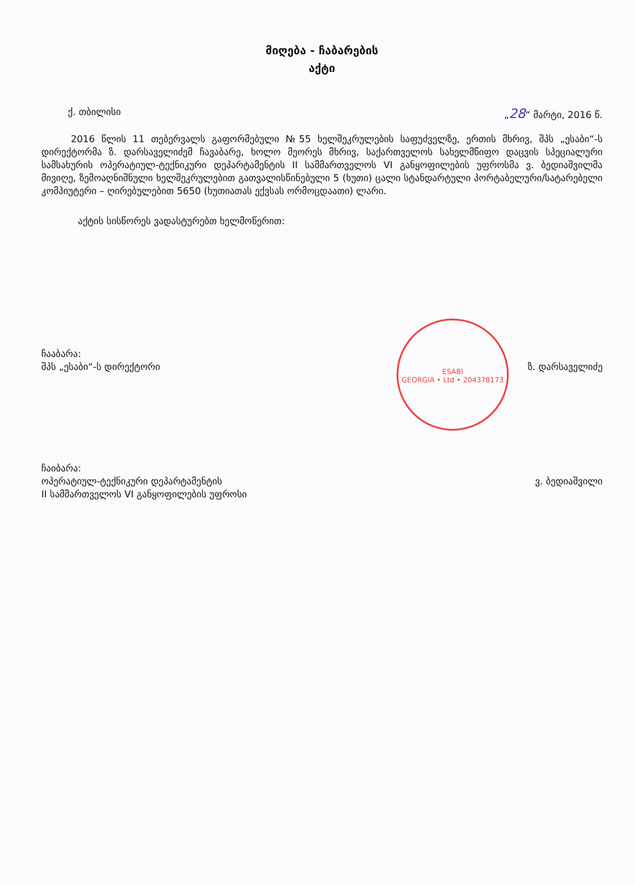მიღება - ჩაბარების
აქტი
ქ. თბილისი „28“ მარტი, 2016 წ.
2016 წლის 11 თებერვალს გაფორმებული №55 ხელშეკრულების საფუძველზე, ერთის მხრივ, შპს „ესაბი“-ს დირექტორმა ზ. დარსაველიძემ ჩავაბარე, ხოლო მეორეს მხრივ, საქართველოს სახელმწიფო დაცვის სპეციალური სამსახურის ოპერატიულ-ტექნიკური დეპარტამენტის II სამმართველოს VI განყოფილების უფროსმა ვ. ბედიაშვილმა მივიღე, ზემოაღნიშნული ხელშეკრულებით გათვალისწინებული 5 (ხუთი) ცალი სტანდარტული პორტაბელური/სატარებელი კომპიუტერი – ღირებულებით 5650 (ხუთიათას ექვსას ორმოცდაათი) ლარი.
აქტის სისწორეს ვადასტურებთ ხელმოწერით:
ESABI
GEORGIA • Ltd • 204378173
ჩააბარა:
შპს „ესაბი“-ს დირექტორი
ზ. დარსაველიძე
ჩაიბარა:
ოპერატიულ-ტექნიკური დეპარტამენტის
II სამმართველოს VI განყოფილების უფროსი
ვ. ბედიაშვილი